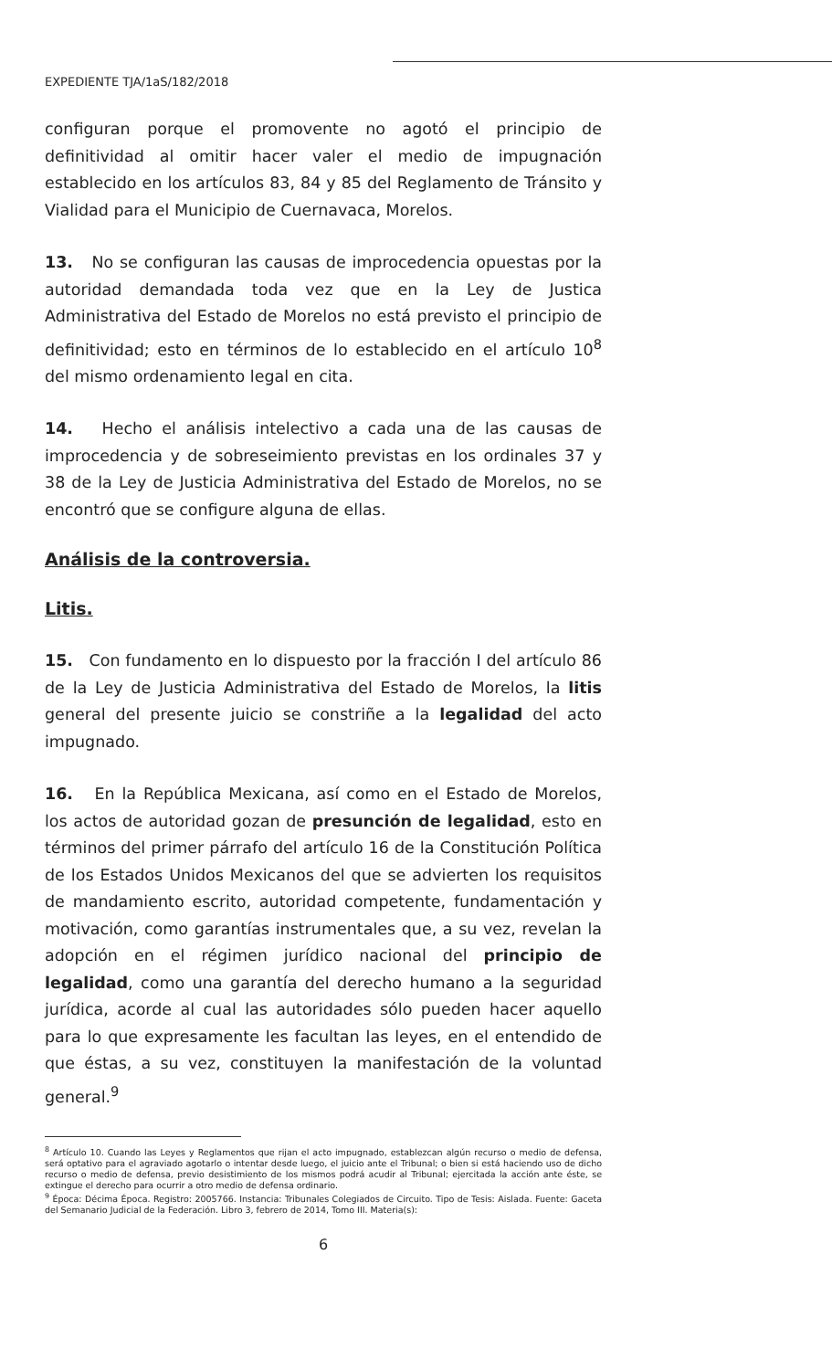EXPEDIENTE TJA/1aS/182/2018
configuran porque el promovente no agotó el principio de definitividad al omitir hacer valer el medio de impugnación establecido en los artículos 83, 84 y 85 del Reglamento de Tránsito y Vialidad para el Municipio de Cuernavaca, Morelos.
13. No se configuran las causas de improcedencia opuestas por la autoridad demandada toda vez que en la Ley de Justica Administrativa del Estado de Morelos no está previsto el principio de definitividad; esto en términos de lo establecido en el artículo 10<sup>8</sup> del mismo ordenamiento legal en cita.
14. Hecho el análisis intelectivo a cada una de las causas de improcedencia y de sobreseimiento previstas en los ordinales 37 y 38 de la Ley de Justicia Administrativa del Estado de Morelos, no se encontró que se configure alguna de ellas.
Análisis de la controversia.
Litis.
15. Con fundamento en lo dispuesto por la fracción I del artículo 86 de la Ley de Justicia Administrativa del Estado de Morelos, la litis general del presente juicio se constriñe a la legalidad del acto impugnado.
16. En la República Mexicana, así como en el Estado de Morelos, los actos de autoridad gozan de presunción de legalidad, esto en términos del primer párrafo del artículo 16 de la Constitución Política de los Estados Unidos Mexicanos del que se advierten los requisitos de mandamiento escrito, autoridad competente, fundamentación y motivación, como garantías instrumentales que, a su vez, revelan la adopción en el régimen jurídico nacional del principio de legalidad, como una garantía del derecho humano a la seguridad jurídica, acorde al cual las autoridades sólo pueden hacer aquello para lo que expresamente les facultan las leyes, en el entendido de que éstas, a su vez, constituyen la manifestación de la voluntad general.<sup>9</sup>
<sup>8</sup> Artículo 10. Cuando las Leyes y Reglamentos que rijan el acto impugnado, establezcan algún recurso o medio de defensa, será optativo para el agraviado agotarlo o intentar desde luego, el juicio ante el Tribunal; o bien si está haciendo uso de dicho recurso o medio de defensa, previo desistimiento de los mismos podrá acudir al Tribunal; ejercitada la acción ante éste, se extingue el derecho para ocurrir a otro medio de defensa ordinario.
<sup>9</sup> Época: Décima Época. Registro: 2005766. Instancia: Tribunales Colegiados de Circuito. Tipo de Tesis: Aislada. Fuente: Gaceta del Semanario Judicial de la Federación. Libro 3, febrero de 2014, Tomo III. Materia(s):
6